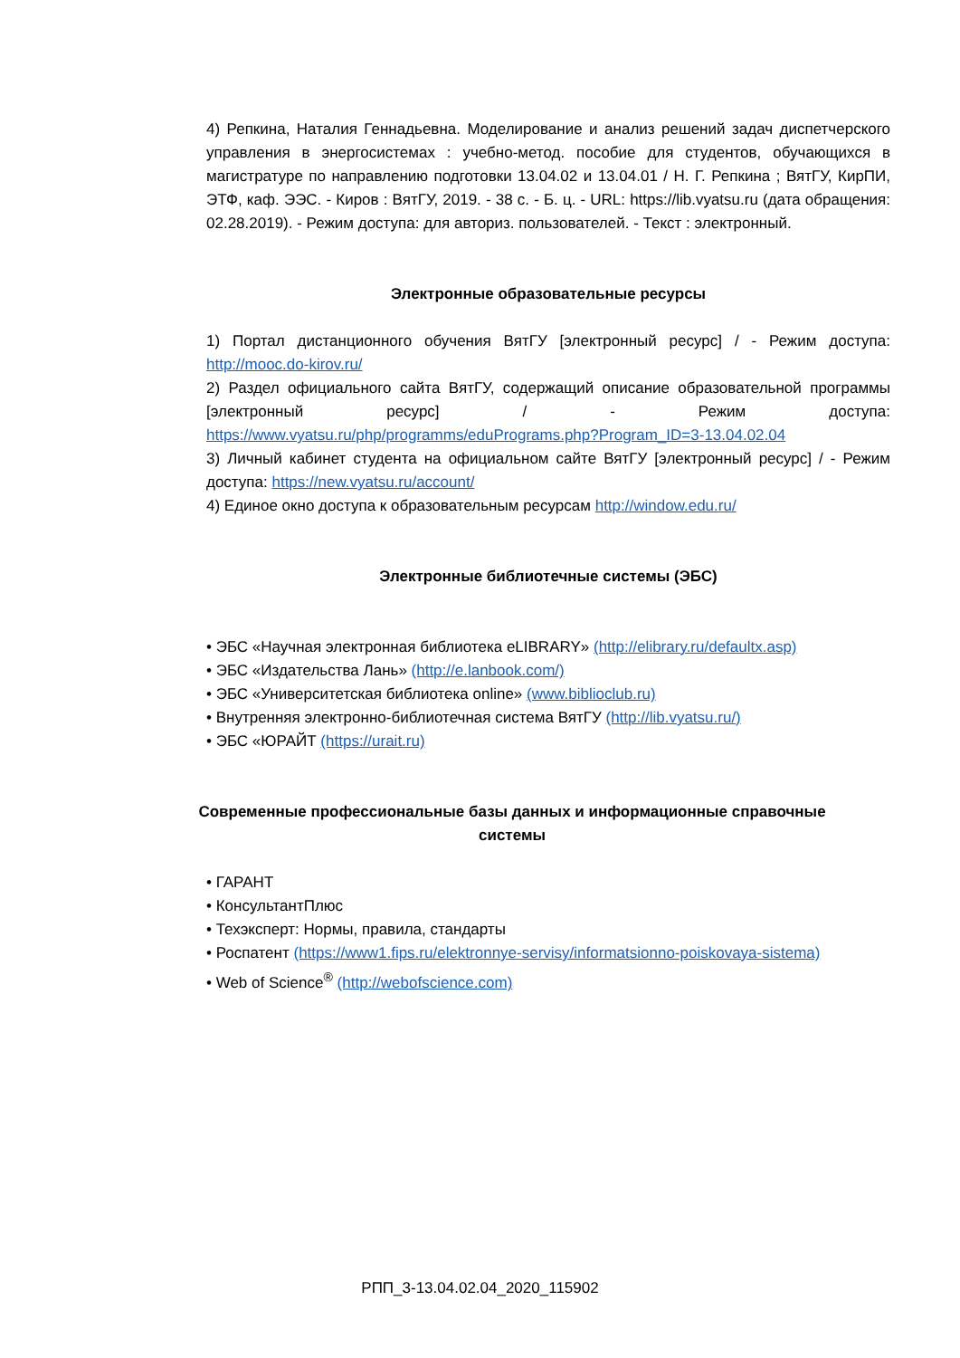4) Репкина, Наталия Геннадьевна. Моделирование и анализ решений задач диспетчерского управления в энергосистемах : учебно-метод. пособие для студентов, обучающихся в магистратуре по направлению подготовки 13.04.02 и 13.04.01 / Н. Г. Репкина ; ВятГУ, КирПИ, ЭТФ, каф. ЭЭС. - Киров : ВятГУ, 2019. - 38 с. - Б. ц. - URL: https://lib.vyatsu.ru (дата обращения: 02.28.2019). - Режим доступа: для авториз. пользователей. - Текст : электронный.
Электронные образовательные ресурсы
1) Портал дистанционного обучения ВятГУ [электронный ресурс] / - Режим доступа: http://mooc.do-kirov.ru/
2) Раздел официального сайта ВятГУ, содержащий описание образовательной программы [электронный ресурс] / - Режим доступа: https://www.vyatsu.ru/php/programms/eduPrograms.php?Program_ID=3-13.04.02.04
3) Личный кабинет студента на официальном сайте ВятГУ [электронный ресурс] / - Режим доступа: https://new.vyatsu.ru/account/
4) Единое окно доступа к образовательным ресурсам http://window.edu.ru/
Электронные библиотечные системы (ЭБС)
• ЭБС «Научная электронная библиотека eLIBRARY» (http://elibrary.ru/defaultx.asp)
• ЭБС «Издательства Лань» (http://e.lanbook.com/)
• ЭБС «Университетская библиотека online» (www.biblioclub.ru)
• Внутренняя электронно-библиотечная система ВятГУ (http://lib.vyatsu.ru/)
• ЭБС «ЮРАЙТ (https://urait.ru)
Современные профессиональные базы данных и информационные справочные системы
• ГАРАНТ
• КонсультантПлюс
• Техэксперт: Нормы, правила, стандарты
• Роспатент (https://www1.fips.ru/elektronnye-servisy/informatsionno-poiskovaya-sistema)
• Web of Science<sup>®</sup> (http://webofscience.com)
РПП_3-13.04.02.04_2020_115902